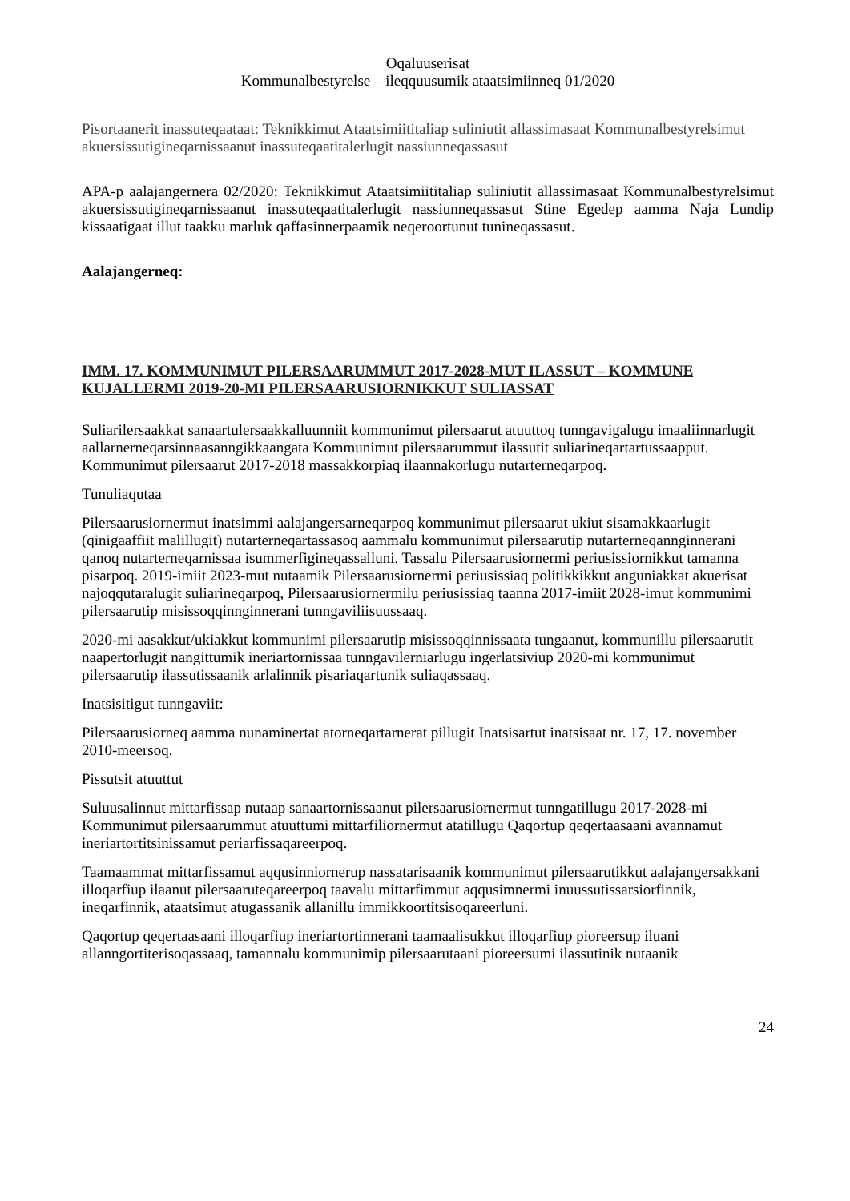Oqaluuserisat
Kommunalbestyrelse – ileqquusumik ataatsimiinneq 01/2020
Pisortaanerit inassuteqaataat: Teknikkimut Ataatsimiititaliap suliniutit allassimasaat Kommunalbestyrelsimut akuersissutigineqarnissaanut inassuteqaatitalerlugit nassiunneqassasut
APA-p aalajangernera 02/2020: Teknikkimut Ataatsimiititaliap suliniutit allassimasaat Kommunalbestyrelsimut akuersissutigineqarnissaanut inassuteqaatitalerlugit nassiunneqassasut Stine Egedep aamma Naja Lundip kissaatigaat illut taakku marluk qaffasinnerpaamik neqeroortunut tunineqassasut.
Aalajangerneq:
IMM. 17. KOMMUNIMUT PILERSAARUMMUT 2017-2028-MUT ILASSUT – KOMMUNE KUJALLERMI 2019-20-MI PILERSAARUSIORNIKKUT SULIASSAT
Suliarilersaakkat sanaartulersaakkalluunniit kommunimut pilersaarut atuuttoq tunngavigalugu imaaliinnarlugit aallarnerneqarsinnaasanngikkaangata Kommunimut pilersaarummut ilassutit suliarineqartartussaapput. Kommunimut pilersaarut 2017-2018 massakkorpiaq ilaannakorlugu nutarterneqarpoq.
Tunuliaqutaa
Pilersaarusiornermut inatsimmi aalajangersarneqarpoq kommunimut pilersaarut ukiut sisamakkaarlugit (qinigaaffiit malillugit) nutarterneqartassasoq aammalu kommunimut pilersaarutip nutarterneqannginnerani qanoq nutarterneqarnissaa isummerfigineqassalluni. Tassalu Pilersaarusiornermi periusissiornikkut tamanna pisarpoq. 2019-imiit 2023-mut nutaamik Pilersaarusiornermi periusissiaq politikkikkut anguniakkat akuerisat najoqqutaralugit suliarineqarpoq, Pilersaarusiornermilu periusissiaq taanna 2017-imiit 2028-imut kommunimi pilersaarutip misissoqqinnginnerani tunngaviliisuussaaq.
2020-mi aasakkut/ukiakkut kommunimi pilersaarutip misissoqqinnissaata tungaanut, kommunillu pilersaarutit naapertorlugit nangittumik ineriartornissaa tunngavilerniarlugu ingerlatsiviup 2020-mi kommunimut pilersaarutip ilassutissaanik arlalinnik pisariaqartunik suliaqassaaq.
Inatsisitigut tunngaviit:
Pilersaarusiorneq aamma nunaminertat atorneqartarnerat pillugit Inatsisartut inatsisaat nr. 17, 17. november 2010-meersoq.
Pissutsit atuuttut
Suluusalinnut mittarfissap nutaap sanaartornissaanut pilersaarusiornermut tunngatillugu 2017-2028-mi Kommunimut pilersaarummut atuuttumi mittarfiliornermut atatillugu Qaqortup qeqertaasaani avannamut ineriartortitsinissamut periarfissaqareerpoq.
Taamaammat mittarfissamut aqqusinniornerup nassatarisaanik kommunimut pilersaarutikkut aalajangersakkani illoqarfiup ilaanut pilersaaruteqareerpoq taavalu mittarfimmut aqqusimnermi inuussutissarsiorfinnik, ineqarfinnik, ataatsimut atugassanik allanillu immikkoortitsisoqareerluni.
Qaqortup qeqertaasaani illoqarfiup ineriartortinnerani taamaalisukkut illoqarfiup pioreersup iluani allanngortiterisoqassaaq, tamannalu kommunimip pilersaarutaani pioreersumi ilassutinik nutaanik
24